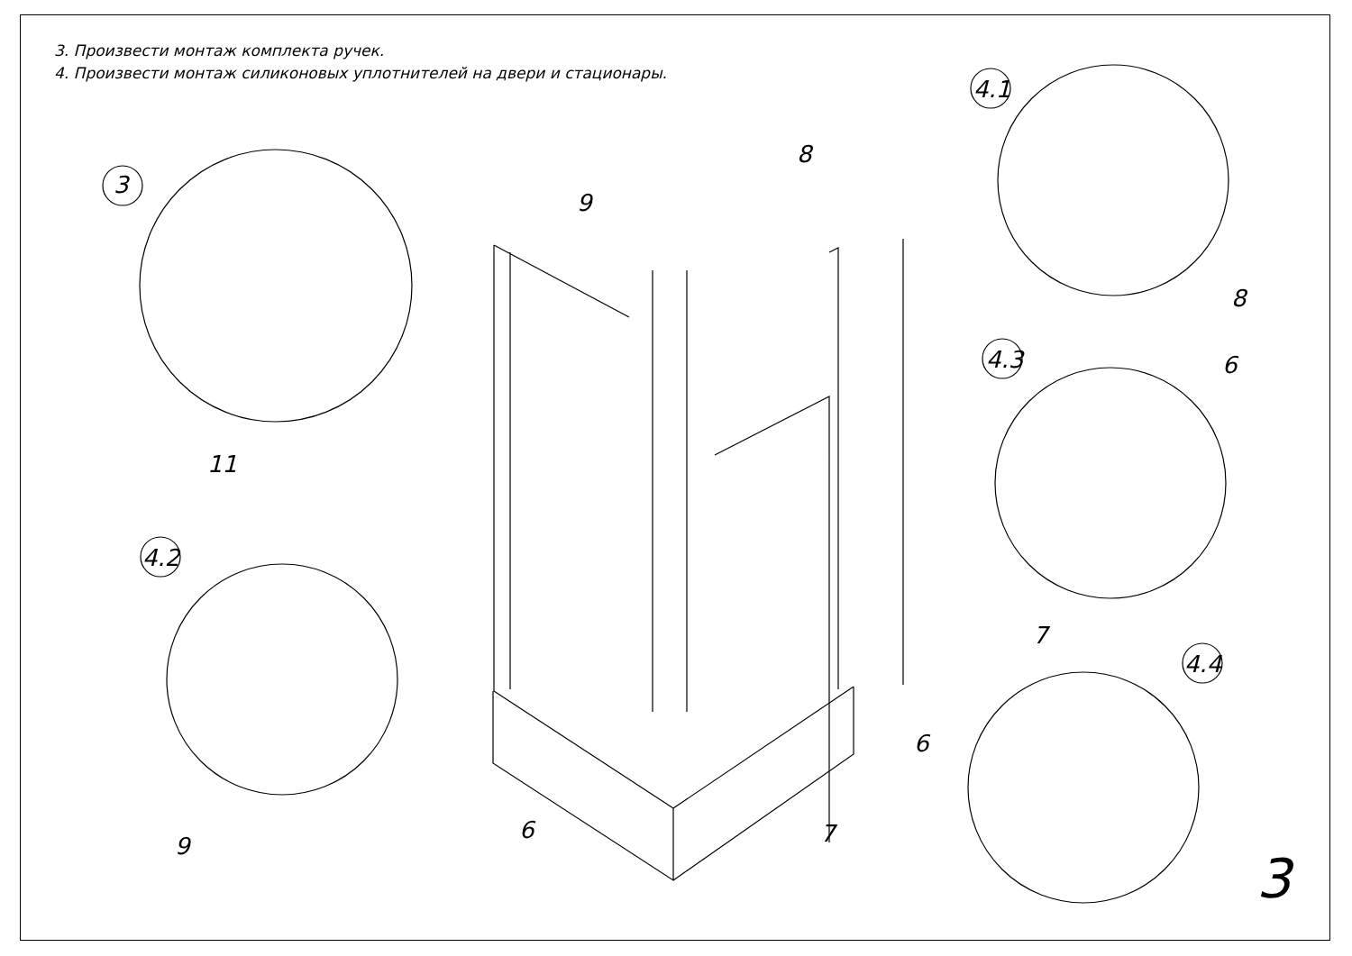3. Произвести монтаж комплекта ручек.
4. Произвести монтаж силиконовых уплотнителей на двери и стационары.
3
4.1
4.3
4.2
4.4
9
8
8
6
11
7
6
9
6 7
3